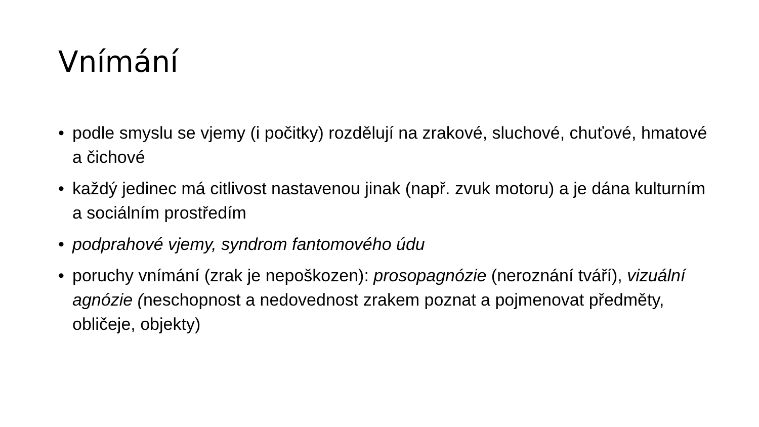Vnímání
• podle smyslu se vjemy (i počitky) rozdělují na zrakové, sluchové, chuťové, hmatové a čichové
• každý jedinec má citlivost nastavenou jinak (např. zvuk motoru) a je dána kulturním a sociálním prostředím
• podprahové vjemy, syndrom fantomového údu
• poruchy vnímání (zrak je nepoškozen): prosopagnózie (neroznání tváří), vizuální agnózie (neschopnost a nedovednost zrakem poznat a pojmenovat předměty, obličeje, objekty)